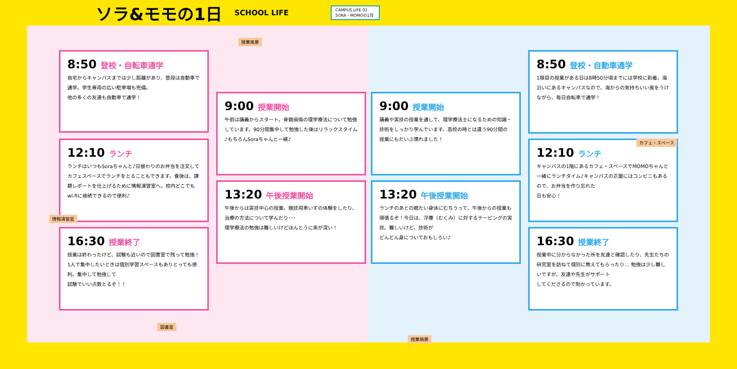ソラ&モモの1日
SCHOOL LIFE
CAMPUS LIFE 01
SORA・MOMOの1日
8:50 登校・自転車通学
自宅からキャンパスまでは少し距離があり、普段は自動車で通学。学生専用の広い駐車場も完備。
他の多くの友達も自動車で通学！
9:00 授業開始
午前は講義からスタート。脊髄損傷の理学療法について勉強しています。90分間集中して勉強した後はリラックスタイム♪もちろんSoraちゃんと一緒♪
12:10 ランチ
ランチはいつもSoraちゃんと♪日替わりのお弁当を注文してカフェスペースでランチをとることもできます。食後は、課題レポートを仕上げるために情報演習室へ。校内どこでもwi-fiに接続できるので便利♪
13:20 午後授業開始
午後からは実技中心の授業。競技用車いすの体験をしたり、治療の方法について学んだり･･･
理学療法の勉強は難しいけどほんとうに奥が深い！
16:30 授業終了
授業は終わったけど、試験も近いので図書室で残って勉強！1人で集中したいときは個別学習スペースもありとっても便利。集中して勉強して
試験でいい点数とるぞ！！
授業風景
情報演習室
図書室
8:50 登校・自動車通学
1限目の授業がある日は8時50分頃までには学校に到着。海沿いにあるキャンパスなので、海からの気持ちいい風をうけながら、毎日自転車で通学！
9:00 授業開始
講義や実技の授業を通して、理学療法士になるための知識・技術をしっかり学んでいます。高校の時とは違う90分間の授業にもだいぶ慣れました！
12:10 ランチ
キャンパスの1階にあるカフェ・スペースでMOMOちゃんと一緒にランチタイム♪キャンパスの正面にはコンビニもあるので、お弁当を作り忘れた
日も安心！
13:20 午後授業開始
ランチのあとの眠たい身体にむちうって、午後からの授業も頑張るぞ！今日は、浮腫（むくみ）に対するテーピングの実技。難しいけど、技術が
どんどん身についておもしろい♪
16:30 授業終了
授業中に分からなかった所を友達と確認したり、先生たちの研究室を訪ねて個別に教えてもらったり… 勉強は少し難しいですが、友達や先生がサポート
してくださるので助かっています。
カフェ・スペース
授業風景